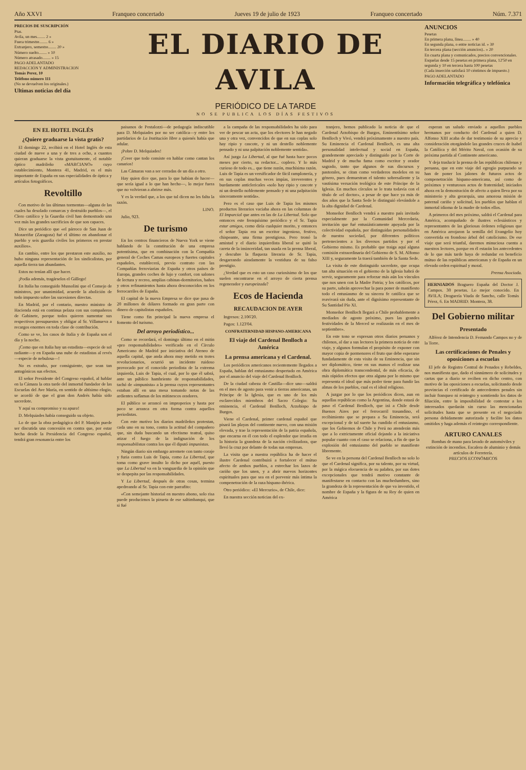Año XXVI Franqueo concertado Jueves 19 de julio de 1923 Franqueo concertado Núm. 7.371
PRECIOS DE SUSCRIPCIÓN
Ptas.
Avila, un mes........ 2 »
Fuera trimestre........ 6 »
Extranjero, semestre........ 20 »
Número suelto........ » 10
Número atrasado........ » 15
PAGO ADELANTADO
REDACCIÓN Y ADMINISTRACION
Tomás Perez, 10
Teléfono número 111
(No se devuelven los originales.)
Ultimas noticias del día
EL DIARIO DE AVILA
PERIÓDICO DE LA TARDE
NO SE PUBLICA LOS DÍAS FESTIVOS
ANUNCIOS
Pesetas
En primera plana, línea........ » 40
En segunda plana, o entre noticias id. » 30
En tercera plana (sección anuncios).. » 20
En cuarta plana y comunicados, precios convencionales.
Esquelas desde 15 pesetas en primera plana, 12'50 en segunda y 10 en tercera hasta 100 pesetas
(Cada inserción satisfará 10 céntimos de impuesto.)
PAGO ADELANTADO
Información telegráfica y telefónica
EN EL HOTEL INGLÉS
¿Quiere graduarse la vista gratis?
El domingo 22, recibirá en el Hotel Inglés de esta ciudad de nueve a una y de tres a ocho, a cuantos quieran graduarse la vista gratuitamente, el notable óptico madrileño «MARCIANO» cuyo establecimiento, Montera 41, Madrid, es el más importante de España en sus especialidades de óptica y artículos fotográficos.
Revoltillo
Con motivo de las últimas tormentas—alguna de las cuales ha desolado comarcas y destruído pueblos—, el Clero católico y la Guardia civil han demostrado una vez más los grandes sacrificios de que son capaces.
Dice un periódico que «el párroco de San Juan de Mozarrifar (Zaragoza) fué el último en abandonar el pueblo y seis guardia civiles los primeros en prestar auxilios».
En cambio, entre los que prestaron este auxilio, no hubo ninguna representación de los sindicalistas, por aquella tierra tan abundantes.
Estos no tenían allí que hacer.
¡Podía además, tragárselos el Gállego!
En Italia ha conseguido Mussolini que el Consejo de ministros, por unanimidad, acuerde la abolición de todo impuesto sobre las sucesiones directas.
En Madrid, por el contario, nuestro ministro de Hacienda está en continua pelaza con sus compañeros de Gabinete, porque todos quieren sumentar sus respectivos presupuestos y obligar al Sr. Villanueva a recargos enormes en toda clase de contribución.
Como se ve, los casos de Italia y de España son el día y la noche.
¡Como que en Italia hay un estadista—especie de sol radiante—y en España una nube de estadistas al revés—especie de nebulosa—!
No es extraño, por consiguiente, que sean tan antogónicos sus efectos.
El señor Presidente del Congreso español, al hablar en la Cámara la otra tarde del inmortal fundador de las Escuelas del Ave María, en sentido de altísimo elogio, se acordó de que el gran don Andrés había sido sacerdote.
Y aquí su compromiso y su apuro!
D. Melquiades había conseguido su objeto.
Lo de que la obra pedagógica del P. Manjón puede ser discutida una concesión en contra que, por estar hecha desde la Presidencia del Congreso español, tendrá gran resonancia entre los
paisanos de Pestalozzi—de pedagogía indiscutible para D. Melquiades por no ser católica—y entre los partidarios de La Institución libre a quienés había que adular.
¡Pobre D. Melquiades!
¡Creer que todo consiste en hablar como cantan los canarios!
Las Cámaras van a ser cerradas de un día a otro.
Hay quien dice que, para lo que habían de hacer—que sería igual a lo que han hecho—, lo mejor fuera que no volvieran a abrirse más.
Y es la verdad que, a los que tal dicen no les falta la razón.
LINO.
Julio, 923.
De turismo
En los centros financieros de Nueva York se viene hablando de la constitución de una empresa potentísima, que en combinación con la Compañía general de Coches Camas europeos y fuertes capitales españoles, establecerá, previo contrato con las Compañías ferroviarias de España y otros países de Europa, grandes coches de lujo y confort, con salones de lectura y recreo, amplias cabinas-dormitorios, baños y otros refinamientos hasta ahora desconocidos en los ferrocarriles de España.
El capital de la nueva Empresa se dice que pasa de 20 millones de dólares formado en gran parte con dinero de capitalistas españoles.
Tiene como fin principal la nueva empresa el fomento del turismo.
Del arroyo periodístico...
Como se recordará, el domingo último en el mitin «pro responsabilidades» verificado en el Círculo Americano de Madrid por iniciativa del Ateneo de aquella capital, que anda ahora muy metido en trotes revolucionarios, ocurrió un incidente ruidoso provocado por el conocido periodista de la extrema izquierda, Luis de Tapia, el cual, por lo que él sabrá, ante un público hambriento de responsabilidades, tachó de «impunista» a la prensa cuyos representantes estaban allí en una mesa tomando notas de las ardientes soflamas de los mitinescos oradores.
El público se arrancó en improperios y hasta por poco se arranca en otra forma contra aquellos periodistas.
Con este motivo los diarios madrileños protestan, cada uno en su tono, contra la actitud del compañero que, sin duda buscando un efectismo teatral, quiso atizar el fuego de la indignación de los responsabilistas contra los que él diputó impunistas.
Ningún diario sin embargo arremete con tanto coraje y furia contra Luis de Tapia, como La Libertad, que toma como grave insulto lo dicho por aquél, puesto que La Libertad va en la vanguardia de la opinión que se despepita por las responsabilidades.
Y La Libertad, después de otras cosas, termina apedreando al Sr. Tapia con este parrafito:
«Con semejante historial en nuestro abono, solo risa puede producirnos la pirueta de ese saltimbanqui, que si fué
a la campaña de las responsabilidades ha sido para ver de pescar un acta, que los electores le han negado una y otra vez, convencidos de que en sus coplas solo hay ripio y cascote, y ni un destello noblemente pensado y ni una palpitación noblemente sentida».
Así juzga La Libertad, al que fué hasta hace pocos meses por cierto, su redactor... coplero. Y lo más curioso de todo es... que tiene razón, muchísima razón. Luis de Tapia es un versificador de fácil ramplonería, y en sus coplas muchas veces impías, irreverentes y burdamente anticlericales «solo hay ripio y cascote y ni un destello noblemente pensado y ni una palpitación sinceramente sentida».
Pero es el caso que Luis de Tapia los mismos productos literarios vaciaba ahora en las columnas de El Imparcial que antes en las de La Libertad. Solo que entonces este frenquísimo periódico y el Sr. Tapia estar amigos, como diría cualquier morito, y entonces el señor Tapia era un escritor ingenioso, festivo, chispeante, una firma prestigiosa. Pero tronó la amistad y el diario izquierdista liberal se quitó la careta de la insinceridad, tan usada en la prensa liberal, y descubre la flaqueza literaria de Sr. Tapia, desgarrando airadamente la vestidura de su falso prestigio.
¿Verdad que es esto un caso curiosísimo de los que suelen encontrarse en el arroyo de cierta prensa regenerador y europeizada?
Ecos de Hacienda
RECAUDACION DE AYER
Ingresos: 2.106'20.
Pagos: 1.123'04.
CONFRATERNIDAD HISPANO-AMERICANA
El viaje del Cardenal Benlloch a América
La prensa americana y el Cardenal.
Los periódicos americanos recientemente llegados a España, hablan del entusiasmo despertado en América por el anuncio del viaje del Cardenal Benlloch.
De la ciudad cabeza de Castilla—dice uno—saldrá en el mes de agosto para venir a tierras americanas, un Príncipe de la Iglesia, que es uno de los más esclarecidos miembros del Sacro Colegio: Su eminencia, el Cardenal Benlloch, Arzobispo de Burgos.
Viene el Cardenal, primer cardenal español que pisará las playas del continente nuevo, con una misión elevada, y trae la representación de la patria española, que encarna en él con todo el esplendor que irradia en la historia la grandeza de la nación civilizadora, que llevó la cruz por delante de todas sus empresas.
La visita que a nuestra república ha de hacer el ilustre Cardenal contribuirá a fortalecer el mútuo afecto de ambos pueblos, a estrechar los lazos de cariño que los unen, y a abrir nuevos horizontes espirituales para que sea en el porvenir más íntima la compenetración de la raza hispano-ibérica.
Otro periódico: «El Mercurio», de Chile, dice:
En nuestra sección noticias del ex-
tranjero, hemos publicado la noticia de que el Cardenal Arzobispo de Burgos, Eminentísimo señor Benlloch y Vivó, vendrá próximamente a nuestro país. Su Eminencia el Cardenal Benlloch, es una alta personalidad intelectual y social en España, grandemente apreciado y distinguido por la Corte de Madrid y de mucha fama como escritor y orador sagrado, tanto que algunos de sus discursos y pastorales, se citan como verdaderos modelos en su género, pues demuestran el talento sobresaliente y la vastísima versación teológica de este Príncipe de la Iglesia. En muchos círculos se le trata todavía con el título de «el doctor», a pesar de que hace ya más de dos años que la Santa Sede le distinguió elevándole a la alta dignidad de Cardenal.
Monseñor Benlloch vendrá a nuestro país invitado especialmente por la Comunidad Mercedaria, invitación que fué entusiásticamente apoyada por la colectividad española, por distinguidas personalidades de nuestra sociedad, por diferentes políticos pertenecientes a los diversos partidos y por el Gobierno mismo. Es probable que traiga aquí alguna comisión extraordinaria del Gobierno de S. M. Alfonso XIII y, seguramente la traerá también de la Santa Sede.
La visita de este distinguido sacerdote, que ocupa tan alta situación en el gobierno de la Iglesia habrá de servir, seguramente para reforzar más aún los vínculos que nos unen con la Madre Patria; y los católicos, por su parte, sabrán aprovechar la para poner de manifiesto todo el entusiasmo de su sincera fe católica que se reavivará sin duda, ante el dignísimo representante de Su Santidad Pío XI.
Monseñor Benlloch llegará a Chile probablemente a mediados de agosto próximo, pues las grandes festividades de la Merced se realizarán en el mes de septiembre».
En este tono se expresan otros diarios peruanos y chilenos, al dar a sus lectores la primera noticia de este viaje, y algunos formulan el propósito de exponer con mayor copia de pormenores el fruto que debe esperarse fundadamente de esta visita de su Eminencia, que sin ser diplomático, tiene en sus manos el realizar una obra diplomática transcendental, de más eficacia, de más rápidos efectos que otra alguna por lo mismo que representa el ideal que más poder tiene para fundir las almas de los pueblos, cual es el ideal religioso.
A juzgar por lo que los periódicos dicen, aun en aquellas repúblicas como la Argentina, donde estará de paso el Cardenal Benlloch, que irá a Chile desde Buenos Aires por el ferrocarril trasandino, el recibimiento que se prepara a Su Eminencia, será excepcional y de tal suerte ha cundido el entusiasmo, que los Gobiernos de Chile y Perú no atenderán más que a lo extrictamente oficial dejando a la iniciativa popular cuanto con el caso se relaciona, a fin de que la explosión del entusiasmo del pueblo se manifieste libremente.
Se ve en la persona del Cardenal Benlloch no solo lo que el Cardenal significa, por su talento, por su virtud, por la mágica elocuencia de su palabra, por sus dotes excepcionales que tendrá motivo constante de manifestarse en contacto con las muchedumbres, sino la grandeza de la representación de que va investido, el nombre de España y la figura de su Rey de quien en América
esperan un saludo enviado a aquellos pueblos hermanos por conducto del Cardenal a quien D. Alfonso XIII acaba de dar testimonio de su aprecio y consideración otorgándole las grandes cruces de Isabel la Católica y del Mérito Naval, con ocasión de su próxima partida al Continente americano.
Y deja traslucir la prensa de las repúblicas chilenas y peruana, que en este viaje del egregio purpurado se han de poner los jalones de futuros actos de compenetración hispano-americana, así como de próximos y venturosos actos de fraternidad; iniciados ahora en la demostración de afecto a quien lleva por su ministerio y alta gerarquía, una amorosa misión de paternal cariño y solicitud, los pueblos que hablan el inmortal idioma de la madre de todos ellos.
A primeros del mes próximo, saldrá el Cardenal para América, acompañado de ilustres eclesiásticos y representantes de las gloriosas órdenes religiosas que en América arrojaron la semilla del Evangelio hoy convertida en frondoso árbol del catolicismo. De ese viaje que será triunfal, daremos minuciosa cuenta a nuestros lectores, porque en él estarán los antecedentes de lo que más tarde haya de redundar en beneficio mútuo de las repúblicas americanas y de España en un elevado orden espiritual y moral.
Prensa Asociada.
HERNIADOS Braguero España del Doctor J. Campos. 30 pesetas. Lo mejor conocido. En AVILA; Droguería Viuda de Sancho, calle Tomás Pérez, 6. En MADRID: Montera, 38.
Del Gobierno militar
Presentado
Alférez de Intendencia D. Fernando Campos no y de la Torre.
Las certificaciones de Penales y oposiciones a escuelas
El jefe de Registro Central de Penados y Rebeldes, nos manifiesta que, dado el sinnúmero de solicitudes y cartas que a diario se reciben en dicho centro, con motivo de las oposiciones a escuelas, solicitando desde provincias el certificado de antecedentes penales sin incluir franqueo ni reintegro y somtiendo los datos de filiación, entre la imposibilidad de contestar a los interesados quedarán sin curso las mencionadas solicitudes hasta que se presente en el negociado persona debidamente autorizada y facilite los datos omitidos y haga además el reintegro correspondiente.
ARTURO CANALES
Bombas de mano para lavado de automóviles y extinción de incendios. Escalera de aluminio y demás artículos de Ferretería.
PRECIOS ECONÓMICOS